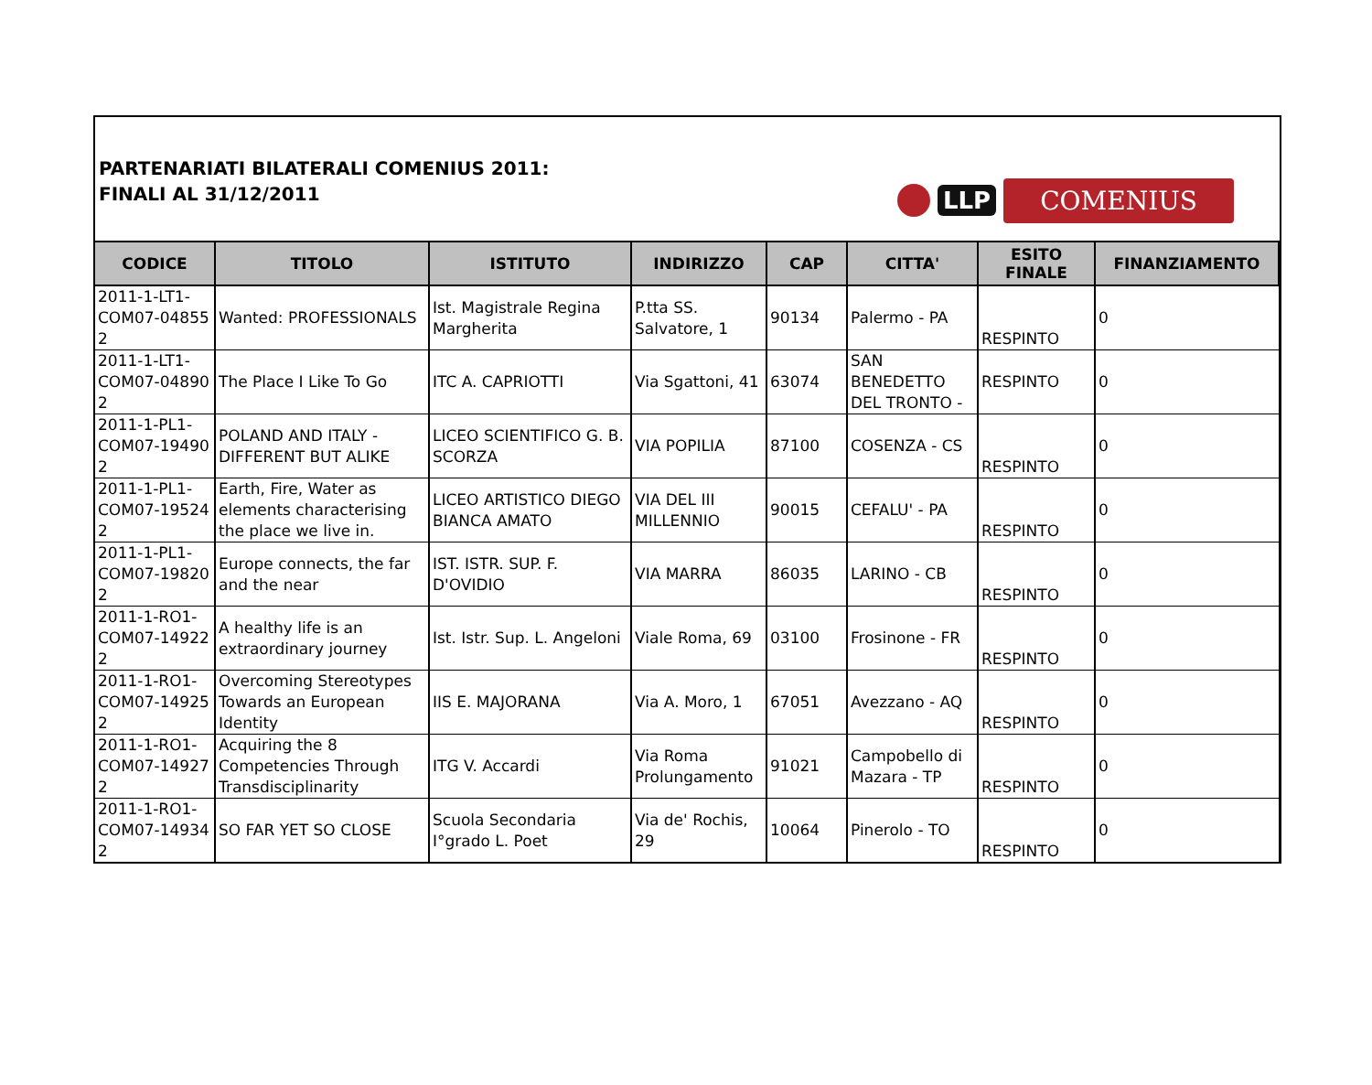PARTENARIATI BILATERALI COMENIUS 2011:
FINALI AL 31/12/2011
LLP
COMENIUS
| CODICE | TITOLO | ISTITUTO | INDIRIZZO | CAP | CITTA' | ESITO FINALE | FINANZIAMENTO |
| --- | --- | --- | --- | --- | --- | --- | --- |
| 2011-1-LT1-COM07-04855 2 | Wanted: PROFESSIONALS | Ist. Magistrale Regina Margherita | P.tta SS. Salvatore, 1 | 90134 | Palermo - PA | RESPINTO | 0 |
| 2011-1-LT1-COM07-04890 2 | The Place I Like To Go | ITC A. CAPRIOTTI | Via Sgattoni, 41 | 63074 | SAN BENEDETTO DEL TRONTO - | RESPINTO | 0 |
| 2011-1-PL1-COM07-19490 2 | POLAND AND ITALY - DIFFERENT BUT ALIKE | LICEO SCIENTIFICO G. B. SCORZA | VIA POPILIA | 87100 | COSENZA - CS | RESPINTO | 0 |
| 2011-1-PL1-COM07-19524 2 | Earth, Fire, Water as elements characterising the place we live in. | LICEO ARTISTICO DIEGO BIANCA AMATO | VIA DEL III MILLENNIO | 90015 | CEFALU' - PA | RESPINTO | 0 |
| 2011-1-PL1-COM07-19820 2 | Europe connects, the far and the near | IST. ISTR. SUP. F. D'OVIDIO | VIA MARRA | 86035 | LARINO - CB | RESPINTO | 0 |
| 2011-1-RO1-COM07-14922 2 | A healthy life is an extraordinary journey | Ist. Istr. Sup. L. Angeloni | Viale Roma, 69 | 03100 | Frosinone - FR | RESPINTO | 0 |
| 2011-1-RO1-COM07-14925 2 | Overcoming Stereotypes Towards an European Identity | IIS E. MAJORANA | Via A. Moro, 1 | 67051 | Avezzano - AQ | RESPINTO | 0 |
| 2011-1-RO1-COM07-14927 2 | Acquiring the 8 Competencies Through Transdisciplinarity | ITG V. Accardi | Via Roma Prolungamento | 91021 | Campobello di Mazara - TP | RESPINTO | 0 |
| 2011-1-RO1-COM07-14934 2 | SO FAR YET SO CLOSE | Scuola Secondaria I°grado L. Poet | Via de' Rochis, 29 | 10064 | Pinerolo - TO | RESPINTO | 0 |